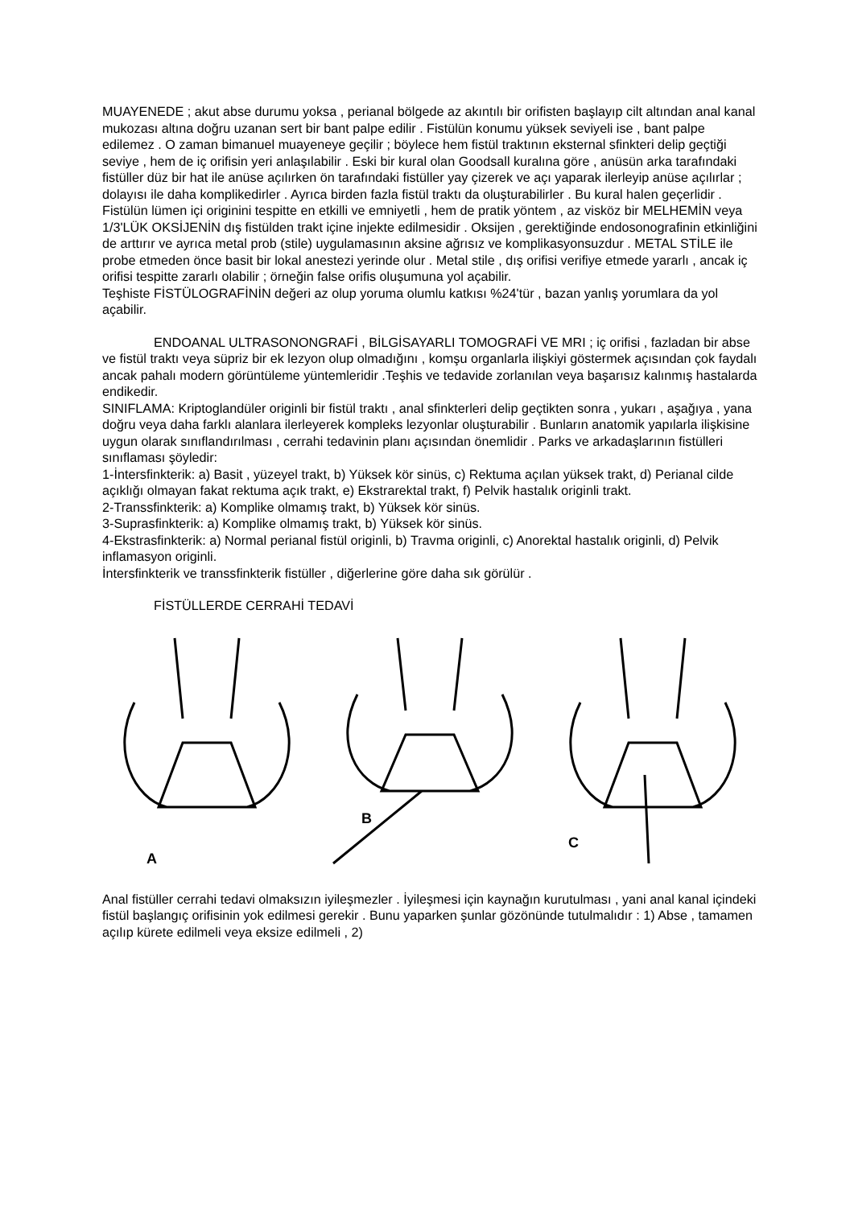MUAYENEDE ; akut abse durumu yoksa , perianal bölgede az akıntılı bir orifisten başlayıp cilt altından anal kanal mukozası altına doğru uzanan sert bir bant palpe edilir . Fistülün konumu yüksek seviyeli ise , bant palpe edilemez . O zaman bimanuel muayeneye geçilir ; böylece hem fistül traktının eksternal sfinkteri delip geçtiği seviye , hem de iç orifisin yeri anlaşılabilir . Eski bir kural olan Goodsall kuralına göre , anüsün arka tarafındaki fistüller düz bir hat ile anüse açılırken ön tarafındaki fistüller yay çizerek ve açı yaparak ilerleyip anüse açılırlar ; dolayısı ile daha komplikedirler . Ayrıca birden fazla fistül traktı da oluşturabilirler . Bu kural halen geçerlidir .
Fistülün lümen içi originini tespitte en etkilli ve emniyetli , hem de pratik yöntem , az visköz bir MELHEMİN veya 1/3'LÜK OKSİJENİN dış fistülden trakt içine injekte edilmesidir . Oksijen , gerektiğinde endosonografinin etkinliğini de arttırır ve ayrıca metal prob (stile) uygulamasının aksine ağrısız ve komplikasyonsuzdur . METAL STİLE ile probe etmeden önce basit bir lokal anestezi yerinde olur . Metal stile , dış orifisi verifiye etmede yararlı , ancak iç orifisi tespitte zararlı olabilir ; örneğin false orifis oluşumuna yol açabilir.
Teşhiste FİSTÜLOGRAFİNİN değeri az olup yoruma olumlu katkısı %24'tür , bazan yanlış yorumlara da yol açabilir.
ENDOANAL ULTRASONONGRAFİ , BİLGİSAYARLI TOMOGRAFİ VE MRI ; iç orifisi , fazladan bir abse ve fistül traktı veya süpriz bir ek lezyon olup olmadığını , komşu organlarla ilişkiyi göstermek açısından çok faydalı ancak pahalı modern görüntüleme yüntemleridir .Teşhis ve tedavide zorlanılan veya başarısız kalınmış hastalarda endikedir.
SINIFLAMA: Kriptoglandüler originli bir fistül traktı , anal sfinkterleri delip geçtikten sonra , yukarı , aşağıya , yana doğru veya daha farklı alanlara ilerleyerek kompleks lezyonlar oluşturabilir . Bunların anatomik yapılarla ilişkisine uygun olarak sınıflandırılması , cerrahi tedavinin planı açısından önemlidir . Parks ve arkadaşlarının fistülleri sınıflaması şöyledir:
1-İntersfinkterik: a) Basit , yüzeyel trakt, b) Yüksek kör sinüs, c) Rektuma açılan yüksek trakt, d) Perianal cilde açıklığı olmayan fakat rektuma açık trakt, e) Ekstrarektal trakt, f) Pelvik hastalık originli trakt.
2-Transsfinkterik: a) Komplike olmamış trakt, b) Yüksek kör sinüs.
3-Suprasfinkterik: a) Komplike olmamış trakt, b) Yüksek kör sinüs.
4-Ekstrasfinkterik: a) Normal perianal fistül originli, b) Travma originli, c) Anorektal hastalık originli, d) Pelvik inflamasyon originli.
İntersfinkterik ve transsfinkterik fistüller , diğerlerine göre daha sık görülür .
FİSTÜLLERDE CERRAHİ TEDAVİ
A
B
C
Anal fistüller cerrahi tedavi olmaksızın iyileşmezler . İyileşmesi için kaynağın kurutulması , yani anal kanal içindeki fistül başlangıç orifisinin yok edilmesi gerekir . Bunu yaparken şunlar gözönünde tutulmalıdır : 1) Abse , tamamen açılıp kürete edilmeli veya eksize edilmeli , 2)